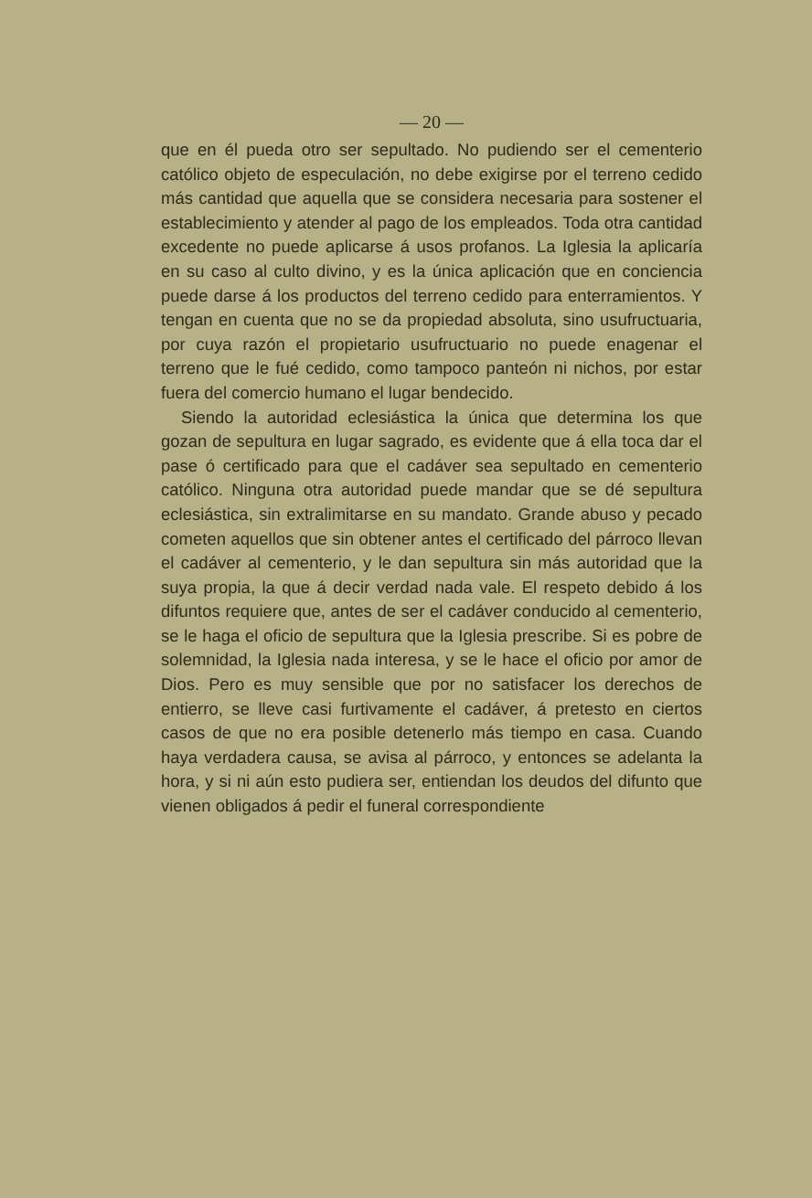— 20 —
que en él pueda otro ser sepultado. No pudiendo ser el cementerio católico objeto de especulación, no debe exigirse por el terreno cedido más cantidad que aquella que se considera necesaria para sostener el establecimiento y atender al pago de los empleados. Toda otra cantidad excedente no puede aplicarse á usos profanos. La Iglesia la aplicaría en su caso al culto divino, y es la única aplicación que en conciencia puede darse á los productos del terreno cedido para enterramientos. Y tengan en cuenta que no se da propiedad absoluta, sino usufructuaria, por cuya razón el propietario usufructuario no puede enagenar el terreno que le fué cedido, como tampoco panteón ni nichos, por estar fuera del comercio humano el lugar bendecido.
Siendo la autoridad eclesiástica la única que determina los que gozan de sepultura en lugar sagrado, es evidente que á ella toca dar el pase ó certificado para que el cadáver sea sepultado en cementerio católico. Ninguna otra autoridad puede mandar que se dé sepultura eclesiástica, sin extralimitarse en su mandato. Grande abuso y pecado cometen aquellos que sin obtener antes el certificado del párroco llevan el cadáver al cementerio, y le dan sepultura sin más autoridad que la suya propia, la que á decir verdad nada vale. El respeto debido á los difuntos requiere que, antes de ser el cadáver conducido al cementerio, se le haga el oficio de sepultura que la Iglesia prescribe. Si es pobre de solemnidad, la Iglesia nada interesa, y se le hace el oficio por amor de Dios. Pero es muy sensible que por no satisfacer los derechos de entierro, se lleve casi furtivamente el cadáver, á pretesto en ciertos casos de que no era posible detenerlo más tiempo en casa. Cuando haya verdadera causa, se avisa al párroco, y entonces se adelanta la hora, y si ni aún esto pudiera ser, entiendan los deudos del difunto que vienen obligados á pedir el funeral correspondiente